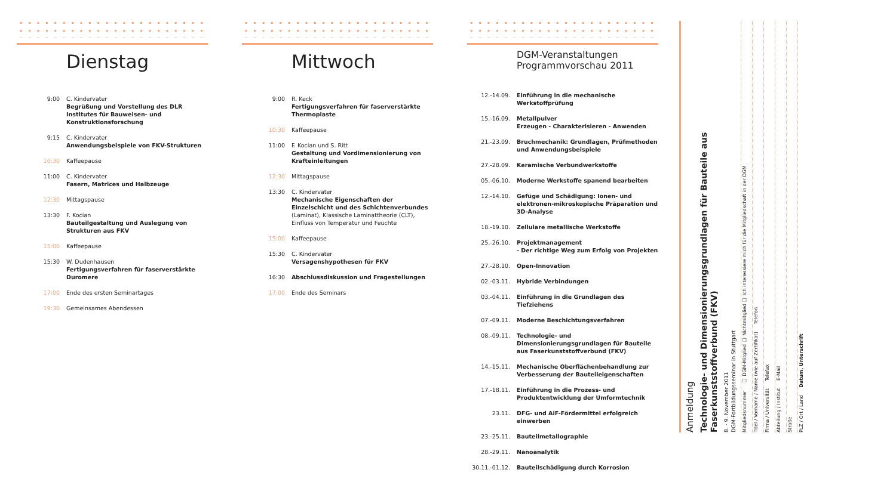Dienstag
9:00 C. Kindervater
Begrüßung und Vorstellung des DLR Institutes für Bauweisen- und Konstruktionsforschung
9:15 C. Kindervater
Anwendungsbeispiele von FKV-Strukturen
10:30 Kaffeepause
11:00 C. Kindervater
Fasern, Matrices und Halbzeuge
12:30 Mittagspause
13:30 F. Kocian
Bauteilgestaltung und Auslegung von Strukturen aus FKV
15:00 Kaffeepause
15:30 W. Dudenhausen
Fertigungsverfahren für faserverstärkte Duromere
17:00 Ende des ersten Seminartages
19:30 Gemeinsames Abendessen
Mittwoch
9:00 R. Keck
Fertigungsverfahren für faserverstärkte Thermoplaste
10:30 Kaffeepause
11:00 F. Kocian und S. Ritt
Gestaltung und Vordimensionierung von Krafteinleitungen
12:30 Mittagspause
13:30 C. Kindervater
Mechanische Eigenschaften der Einzelschicht und des Schichtenverbundes
(Laminat), Klassische Laminattheorie (CLT), Einfluss von Temperatur und Feuchte
15:00 Kaffeepause
15:30 C. Kindervater
Versagenshypothesen für FKV
16:30 Abschlussdiskussion und Fragestellungen
17:00 Ende des Seminars
DGM-Veranstaltungen
Programmvorschau 2011
12.-14.09. Einführung in die mechanische Werkstoffprüfung
15.-16.09. Metallpulver
Erzeugen - Charakterisieren - Anwenden
21.-23.09. Bruchmechanik: Grundlagen, Prüfmethoden und Anwendungsbeispiele
27.-28.09. Keramische Verbundwerkstoffe
05.-06.10. Moderne Werkstoffe spanend bearbeiten
12.-14.10. Gefüge und Schädigung: Ionen- und elektronen-mikroskopische Präparation und 3D-Analyse
18.-19.10. Zellulare metallische Werkstoffe
25.-26.10. Projektmanagement
- Der richtige Weg zum Erfolg von Projekten
27.-28.10. Open-Innovation
02.-03.11. Hybride Verbindungen
03.-04.11. Einführung in die Grundlagen des Tiefziehens
07.-09.11. Moderne Beschichtungsverfahren
08.-09.11. Technologie- und Dimensionierungsgrundlagen für Bauteile aus Faserkunststoffverbund (FKV)
14.-15.11. Mechanische Oberflächenbehandlung zur Verbesserung der Bauteileigenschaften
17.-18.11. Einführung in die Prozess- und Produktentwicklung der Umformtechnik
23.11. DFG- und AiF-Fördermittel erfolgreich einwerben
23.-25.11. Bauteilmetallographie
28.-29.11. Nanoanalytik
30.11.-01.12.
Bauteilschädigung durch Korrosion
Anmeldung
Technologie- und Dimensionierungsgrundlagen für Bauteile aus Faserkunststoffverbund (FKV)
8. - 9. November 2011
DGM-Fortbildungsseminar in Stuttgart
Mitgliedsnummer ☐ DGM-Mitglied ☐ Nichtmitglied ☐ Ich interessiere mich für die Mitgliedschaft in der DGM
Titel / Vorname / Name (wie auf Zertifikat) Telefon
Firma / Universität Telefax
Abteilung / Institut E-Mail
Straße
PLZ / Ort / Land Datum, Unterschrift